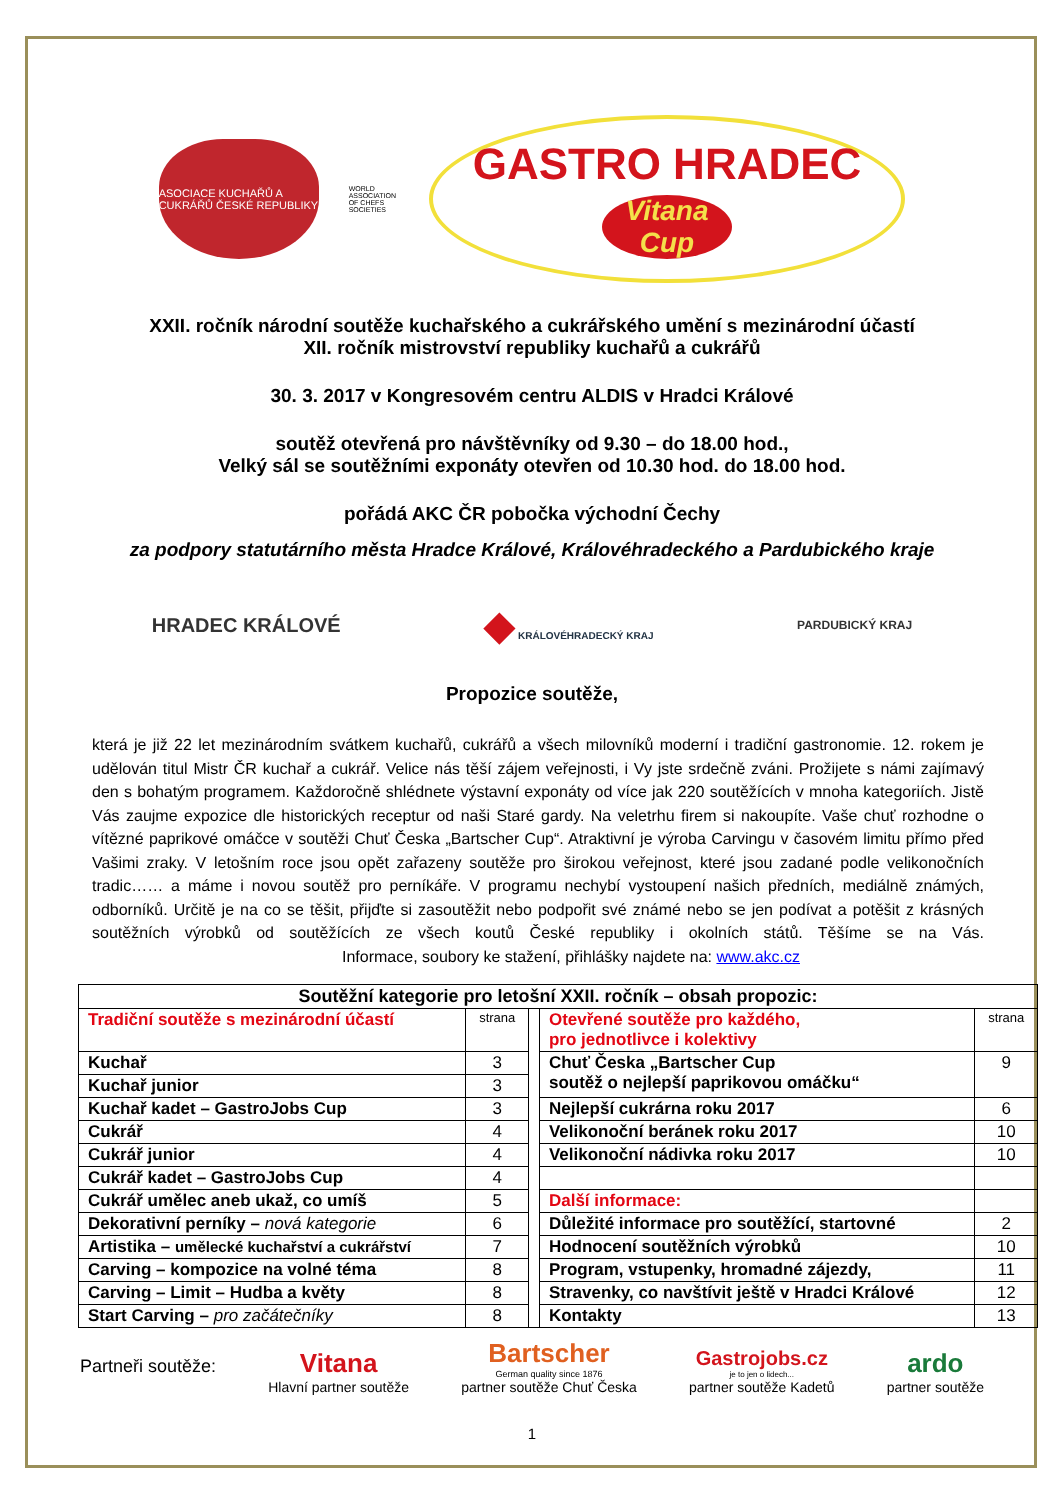ASOCIACE KUCHAŘŮ A CUKRÁŘŮ ČESKÉ REPUBLIKY
WORLD ASSOCIATION OF CHEFS SOCIETIES
GASTRO HRADEC
Vitana Cup
XXII. ročník národní soutěže kuchařského a cukrářského umění s mezinárodní účastí
XII. ročník mistrovství republiky kuchařů a cukrářů
30. 3. 2017 v Kongresovém centru ALDIS v Hradci Králové
soutěž otevřená pro návštěvníky od 9.30 – do 18.00 hod.,
Velký sál se soutěžními exponáty otevřen od 10.30 hod. do 18.00 hod.
pořádá AKC ČR pobočka východní Čechy
za podpory statutárního města Hradce Králové, Královéhradeckého a Pardubického kraje
HRADEC KRÁLOVÉ
◆ KRÁLOVÉHRADECKÝ KRAJ
PARDUBICKÝ KRAJ
Propozice soutěže,
která je již 22 let mezinárodním svátkem kuchařů, cukrářů a všech milovníků moderní i tradiční gastronomie. 12. rokem je udělován titul Mistr ČR kuchař a cukrář. Velice nás těší zájem veřejnosti, i Vy jste srdečně zváni. Prožijete s námi zajímavý den s bohatým programem. Každoročně shlédnete výstavní exponáty od více jak 220 soutěžících v mnoha kategoriích. Jistě Vás zaujme expozice dle historických receptur od naši Staré gardy. Na veletrhu firem si nakoupíte. Vaše chuť rozhodne o vítězné paprikové omáčce v soutěži Chuť Česka „Bartscher Cup“. Atraktivní je výroba Carvingu v časovém limitu přímo před Vašimi zraky. V letošním roce jsou opět zařazeny soutěže pro širokou veřejnost, které jsou zadané podle velikonočních tradic…… a máme i novou soutěž pro perníkáře. V programu nechybí vystoupení našich předních, mediálně známých, odborníků. Určitě je na co se těšit, přijďte si zasoutěžit nebo podpořit své známé nebo se jen podívat a potěšit z krásných soutěžních výrobků od soutěžících ze všech koutů České republiky i okolních států. Těšíme se na Vás. Informace, soubory ke stažení, přihlášky najdete na: www.akc.cz
| Soutěžní kategorie pro letošní XXII. ročník – obsah propozic: | | | | |
| --- | --- | --- | --- | --- |
| Tradiční soutěže s mezinárodní účastí | strana | | Otevřené soutěže pro každého, pro jednotlivce i kolektivy | strana |
| Kuchař | 3 | | Chuť Česka „Bartscher Cup soutěž o nejlepší paprikovou omáčku“ | 9 |
| Kuchař junior | 3 | | | |
| Kuchař kadet – GastroJobs Cup | 3 | | Nejlepší cukrárna roku 2017 | 6 |
| Cukrář | 4 | | Velikonoční beránek roku 2017 | 10 |
| Cukrář junior | 4 | | Velikonoční nádivka roku 2017 | 10 |
| Cukrář kadet – GastroJobs Cup | 4 | | | |
| Cukrář umělec aneb ukaž, co umíš | 5 | | Další informace: | |
| Dekorativní perníky – nová kategorie | 6 | | Důležité informace pro soutěžící, startovné | 2 |
| Artistika – umělecké kuchařství a cukrářství | 7 | | Hodnocení soutěžních výrobků | 10 |
| Carving – kompozice na volné téma | 8 | | Program, vstupenky, hromadné zájezdy, | 11 |
| Carving – Limit – Hudba a květy | 8 | | Stravenky, co navštívit ještě v Hradci Králové | 12 |
| Start Carving – pro začátečníky | 8 | | Kontakty | 13 |
Partneři soutěže:
Vitana
Hlavní partner soutěže
Bartscher
German quality since 1876
partner soutěže Chuť Česka
Gastrojobs.cz
je to jen o lidech...
partner soutěže Kadetů
ardo
partner soutěže
1